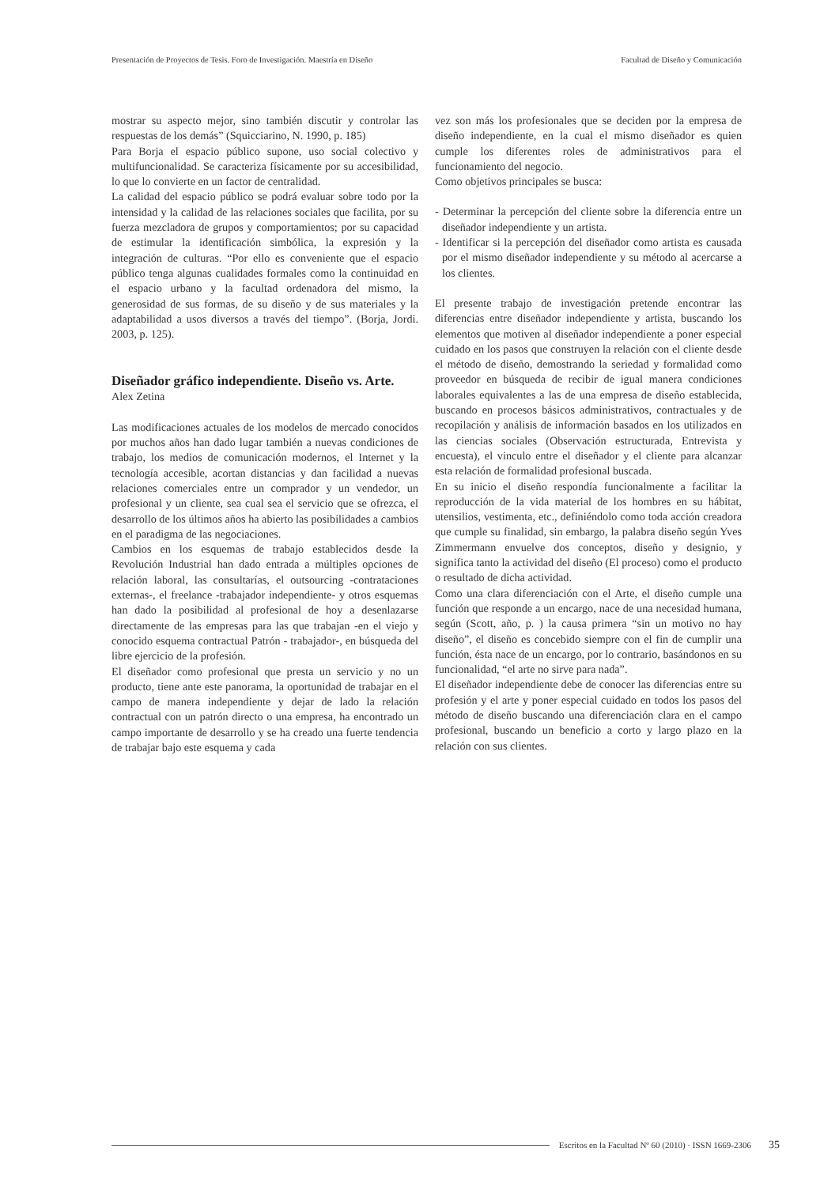Presentación de Proyectos de Tesis. Foro de Investigación. Maestría en Diseño Facultad de Diseño y Comunicación
mostrar su aspecto mejor, sino también discutir y controlar las respuestas de los demás” (Squicciarino, N. 1990, p. 185)
Para Borja el espacio público supone, uso social colectivo y multifuncionalidad. Se caracteriza físicamente por su accesibilidad, lo que lo convierte en un factor de centralidad.
La calidad del espacio público se podrá evaluar sobre todo por la intensidad y la calidad de las relaciones sociales que facilita, por su fuerza mezcladora de grupos y comportamientos; por su capacidad de estimular la identificación simbólica, la expresión y la integración de culturas. “Por ello es conveniente que el espacio público tenga algunas cualidades formales como la continuidad en el espacio urbano y la facultad ordenadora del mismo, la generosidad de sus formas, de su diseño y de sus materiales y la adaptabilidad a usos diversos a través del tiempo”. (Borja, Jordi. 2003, p. 125).
Diseñador gráfico independiente. Diseño vs. Arte.
Alex Zetina
Las modificaciones actuales de los modelos de mercado conocidos por muchos años han dado lugar también a nuevas condiciones de trabajo, los medios de comunicación modernos, el Internet y la tecnología accesible, acortan distancias y dan facilidad a nuevas relaciones comerciales entre un comprador y un vendedor, un profesional y un cliente, sea cual sea el servicio que se ofrezca, el desarrollo de los últimos años ha abierto las posibilidades a cambios en el paradigma de las negociaciones.
Cambios en los esquemas de trabajo establecidos desde la Revolución Industrial han dado entrada a múltiples opciones de relación laboral, las consultarías, el outsourcing -contrataciones externas-, el freelance -trabajador independiente- y otros esquemas han dado la posibilidad al profesional de hoy a desenlazarse directamente de las empresas para las que trabajan -en el viejo y conocido esquema contractual Patrón - trabajador-, en búsqueda del libre ejercicio de la profesión.
El diseñador como profesional que presta un servicio y no un producto, tiene ante este panorama, la oportunidad de trabajar en el campo de manera independiente y dejar de lado la relación contractual con un patrón directo o una empresa, ha encontrado un campo importante de desarrollo y se ha creado una fuerte tendencia de trabajar bajo este esquema y cada
vez son más los profesionales que se deciden por la empresa de diseño independiente, en la cual el mismo diseñador es quien cumple los diferentes roles de administrativos para el funcionamiento del negocio.
Como objetivos principales se busca:
- Determinar la percepción del cliente sobre la diferencia entre un diseñador independiente y un artista.
- Identificar si la percepción del diseñador como artista es causada por el mismo diseñador independiente y su método al acercarse a los clientes.
El presente trabajo de investigación pretende encontrar las diferencias entre diseñador independiente y artista, buscando los elementos que motiven al diseñador independiente a poner especial cuidado en los pasos que construyen la relación con el cliente desde el método de diseño, demostrando la seriedad y formalidad como proveedor en búsqueda de recibir de igual manera condiciones laborales equivalentes a las de una empresa de diseño establecida, buscando en procesos básicos administrativos, contractuales y de recopilación y análisis de información basados en los utilizados en las ciencias sociales (Observación estructurada, Entrevista y encuesta), el vinculo entre el diseñador y el cliente para alcanzar esta relación de formalidad profesional buscada.
En su inicio el diseño respondía funcionalmente a facilitar la reproducción de la vida material de los hombres en su hábitat, utensilios, vestimenta, etc., definiéndolo como toda acción creadora que cumple su finalidad, sin embargo, la palabra diseño según Yves Zimmermann envuelve dos conceptos, diseño y designio, y significa tanto la actividad del diseño (El proceso) como el producto o resultado de dicha actividad.
Como una clara diferenciación con el Arte, el diseño cumple una función que responde a un encargo, nace de una necesidad humana, según (Scott, año, p. ) la causa primera “sin un motivo no hay diseño”, el diseño es concebido siempre con el fin de cumplir una función, ésta nace de un encargo, por lo contrario, basándonos en su funcionalidad, “el arte no sirve para nada”.
El diseñador independiente debe de conocer las diferencias entre su profesión y el arte y poner especial cuidado en todos los pasos del método de diseño buscando una diferenciación clara en el campo profesional, buscando un beneficio a corto y largo plazo en la relación con sus clientes.
Escritos en la Facultad Nº 60 (2010) · ISSN 1669-2306 35